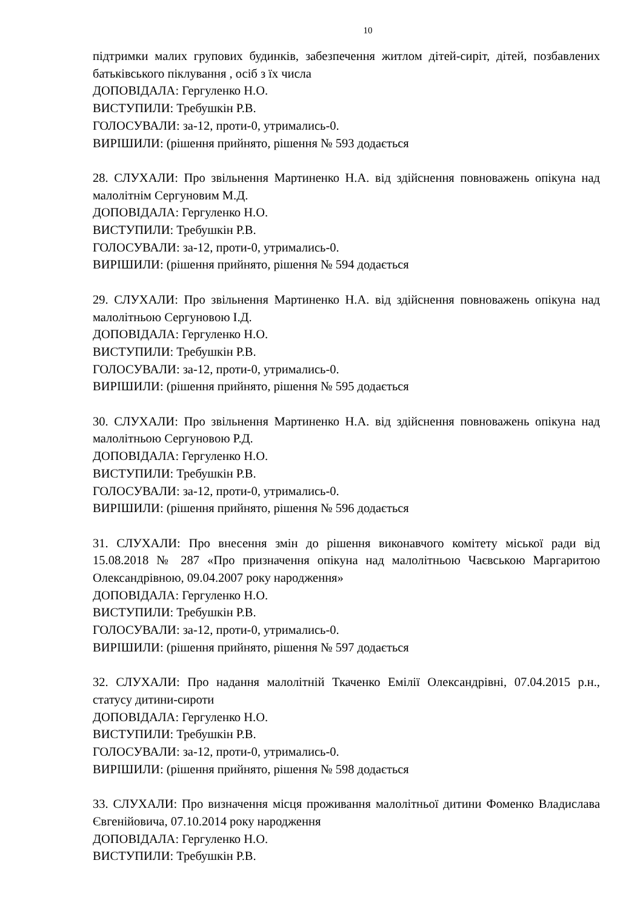10
підтримки малих групових будинків, забезпечення житлом дітей-сиріт, дітей, позбавлених батьківського піклування , осіб з їх числа
ДОПОВІДАЛА: Гергуленко Н.О.
ВИСТУПИЛИ: Требушкін Р.В.
ГОЛОСУВАЛИ: за-12, проти-0, утримались-0.
ВИРІШИЛИ: (рішення прийнято, рішення № 593 додається
28. СЛУХАЛИ: Про звільнення Мартиненко Н.А. від здійснення повноважень опікуна над малолітнім Сергуновим М.Д.
ДОПОВІДАЛА: Гергуленко Н.О.
ВИСТУПИЛИ: Требушкін Р.В.
ГОЛОСУВАЛИ: за-12, проти-0, утримались-0.
ВИРІШИЛИ: (рішення прийнято, рішення № 594 додається
29. СЛУХАЛИ: Про звільнення Мартиненко Н.А. від здійснення повноважень опікуна над малолітньою Сергуновою І.Д.
ДОПОВІДАЛА: Гергуленко Н.О.
ВИСТУПИЛИ: Требушкін Р.В.
ГОЛОСУВАЛИ: за-12, проти-0, утримались-0.
ВИРІШИЛИ: (рішення прийнято, рішення № 595 додається
30. СЛУХАЛИ: Про звільнення Мартиненко Н.А. від здійснення повноважень опікуна над малолітньою Сергуновою Р.Д.
ДОПОВІДАЛА: Гергуленко Н.О.
ВИСТУПИЛИ: Требушкін Р.В.
ГОЛОСУВАЛИ: за-12, проти-0, утримались-0.
ВИРІШИЛИ: (рішення прийнято, рішення № 596 додається
31. СЛУХАЛИ: Про внесення змін до рішення виконавчого комітету міської ради від 15.08.2018 № 287 «Про призначення опікуна над малолітньою Чаєвською Маргаритою Олександрівною, 09.04.2007 року народження»
ДОПОВІДАЛА: Гергуленко Н.О.
ВИСТУПИЛИ: Требушкін Р.В.
ГОЛОСУВАЛИ: за-12, проти-0, утримались-0.
ВИРІШИЛИ: (рішення прийнято, рішення № 597 додається
32. СЛУХАЛИ: Про надання малолітній Ткаченко Емілії Олександрівні, 07.04.2015 р.н., статусу дитини-сироти
ДОПОВІДАЛА: Гергуленко Н.О.
ВИСТУПИЛИ: Требушкін Р.В.
ГОЛОСУВАЛИ: за-12, проти-0, утримались-0.
ВИРІШИЛИ: (рішення прийнято, рішення № 598 додається
33. СЛУХАЛИ: Про визначення місця проживання малолітньої дитини Фоменко Владислава Євгенійовича, 07.10.2014 року народження
ДОПОВІДАЛА: Гергуленко Н.О.
ВИСТУПИЛИ: Требушкін Р.В.